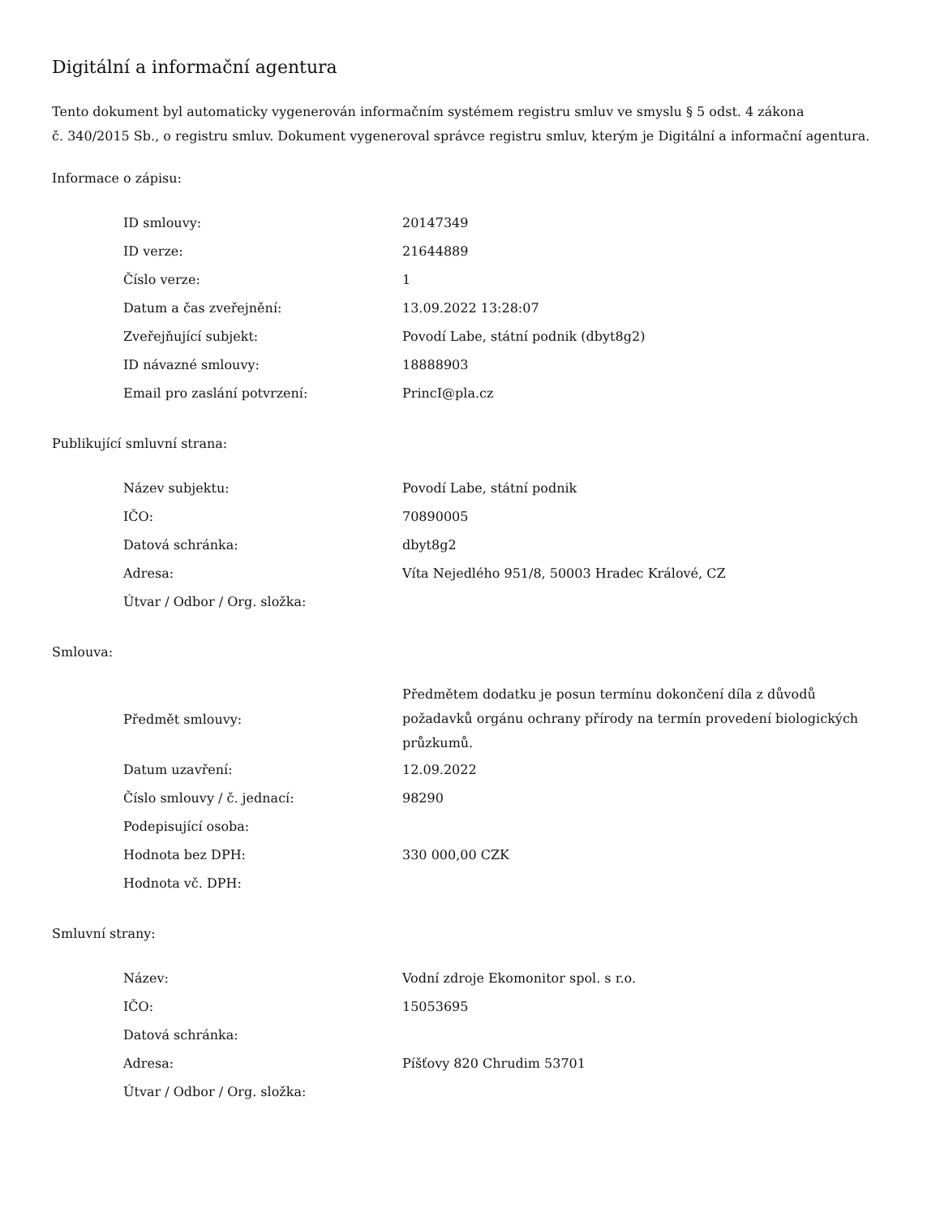Digitální a informační agentura
Tento dokument byl automaticky vygenerován informačním systémem registru smluv ve smyslu § 5 odst. 4 zákona
č. 340/2015 Sb., o registru smluv. Dokument vygeneroval správce registru smluv, kterým je Digitální a informační agentura.
Informace o zápisu:
| ID smlouvy: | 20147349 |
| ID verze: | 21644889 |
| Číslo verze: | 1 |
| Datum a čas zveřejnění: | 13.09.2022 13:28:07 |
| Zveřejňující subjekt: | Povodí Labe, státní podnik (dbyt8g2) |
| ID návazné smlouvy: | 18888903 |
| Email pro zaslání potvrzení: | PrincI@pla.cz |
Publikující smluvní strana:
| Název subjektu: | Povodí Labe, státní podnik |
| IČO: | 70890005 |
| Datová schránka: | dbyt8g2 |
| Adresa: | Víta Nejedlého 951/8, 50003 Hradec Králové, CZ |
| Útvar / Odbor / Org. složka: | |
Smlouva:
| Předmět smlouvy: | Předmětem dodatku je posun termínu dokončení díla z důvodů požadavků orgánu ochrany přírody na termín provedení biologických průzkumů. |
| Datum uzavření: | 12.09.2022 |
| Číslo smlouvy / č. jednací: | 98290 |
| Podepisující osoba: | |
| Hodnota bez DPH: | 330 000,00 CZK |
| Hodnota vč. DPH: | |
Smluvní strany:
| Název: | Vodní zdroje Ekomonitor spol. s r.o. |
| IČO: | 15053695 |
| Datová schránka: | |
| Adresa: | Píšťovy 820 Chrudim 53701 |
| Útvar / Odbor / Org. složka: | |